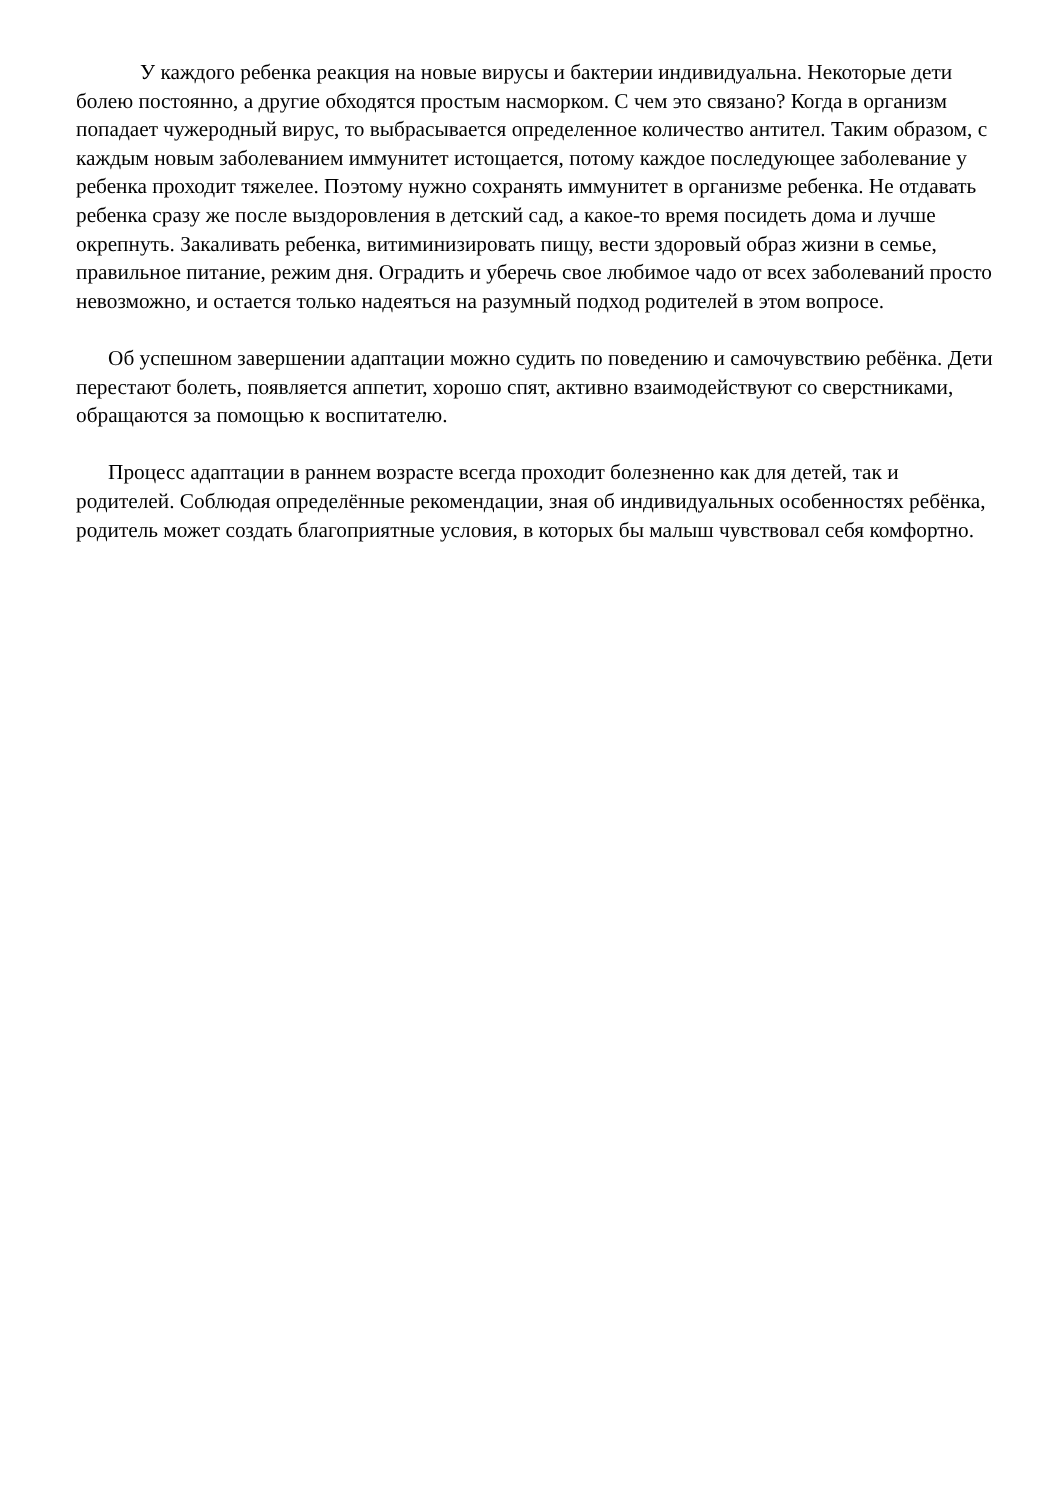У каждого ребенка реакция на новые вирусы и бактерии индивидуальна. Некоторые дети болею постоянно, а другие обходятся простым насморком. С чем это связано? Когда в организм попадает чужеродный вирус, то выбрасывается определенное количество антител. Таким образом, с каждым новым заболеванием иммунитет истощается, потому каждое последующее заболевание у ребенка проходит тяжелее. Поэтому нужно сохранять иммунитет в организме ребенка. Не отдавать ребенка сразу же после выздоровления в детский сад, а какое-то время посидеть дома и лучше окрепнуть. Закаливать ребенка, витиминизировать пищу, вести здоровый образ жизни в семье, правильное питание, режим дня. Оградить и уберечь свое любимое чадо от всех заболеваний просто невозможно, и остается только надеяться на разумный подход родителей в этом вопросе.
Об успешном завершении адаптации можно судить по поведению и самочувствию ребёнка. Дети перестают болеть, появляется аппетит, хорошо спят, активно взаимодействуют со сверстниками, обращаются за помощью к воспитателю.
Процесс адаптации в раннем возрасте всегда проходит болезненно как для детей, так и родителей. Соблюдая определённые рекомендации, зная об индивидуальных особенностях ребёнка, родитель может создать благоприятные условия, в которых бы малыш чувствовал себя комфортно.